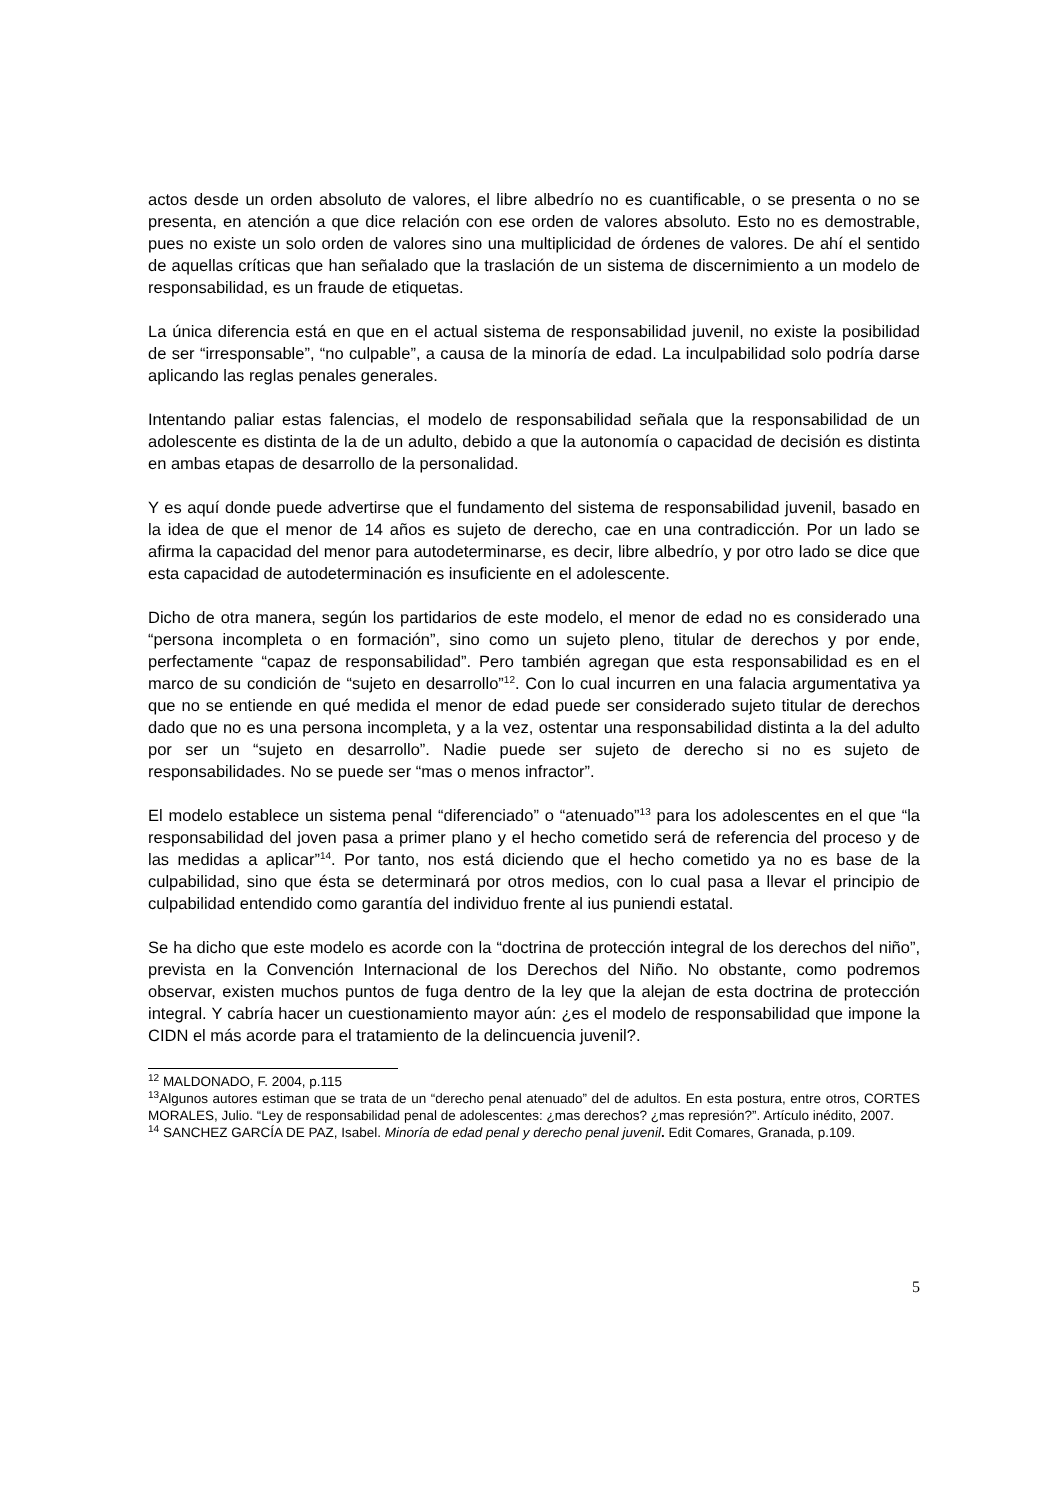actos desde un orden absoluto de valores, el libre albedrío no es cuantificable, o se presenta o no se presenta, en atención a que dice relación con ese orden de valores absoluto. Esto no es demostrable, pues no existe un solo orden de valores sino una multiplicidad de órdenes de valores. De ahí el sentido de aquellas críticas que han señalado que la traslación de un sistema de discernimiento a un modelo de responsabilidad, es un fraude de etiquetas.
La única diferencia está en que en el actual sistema de responsabilidad juvenil, no existe la posibilidad de ser “irresponsable”, “no culpable”, a causa de la minoría de edad. La inculpabilidad solo podría darse aplicando las reglas penales generales.
Intentando paliar estas falencias, el modelo de responsabilidad señala que la responsabilidad de un adolescente es distinta de la de un adulto, debido a que la autonomía o capacidad de decisión es distinta en ambas etapas de desarrollo de la personalidad.
Y es aquí donde puede advertirse que el fundamento del sistema de responsabilidad juvenil, basado en la idea de que el menor de 14 años es sujeto de derecho, cae en una contradicción. Por un lado se afirma la capacidad del menor para autodeterminarse, es decir, libre albedrío, y por otro lado se dice que esta capacidad de autodeterminación es insuficiente en el adolescente.
Dicho de otra manera, según los partidarios de este modelo, el menor de edad no es considerado una “persona incompleta o en formación”, sino como un sujeto pleno, titular de derechos y por ende, perfectamente “capaz de responsabilidad”. Pero también agregan que esta responsabilidad es en el marco de su condición de “sujeto en desarrollo”<sup>12</sup>. Con lo cual incurren en una falacia argumentativa ya que no se entiende en qué medida el menor de edad puede ser considerado sujeto titular de derechos dado que no es una persona incompleta, y a la vez, ostentar una responsabilidad distinta a la del adulto por ser un “sujeto en desarrollo”. Nadie puede ser sujeto de derecho si no es sujeto de responsabilidades. No se puede ser “mas o menos infractor”.
El modelo establece un sistema penal “diferenciado” o “atenuado”<sup>13</sup> para los adolescentes en el que “la responsabilidad del joven pasa a primer plano y el hecho cometido será de referencia del proceso y de las medidas a aplicar”<sup>14</sup>. Por tanto, nos está diciendo que el hecho cometido ya no es base de la culpabilidad, sino que ésta se determinará por otros medios, con lo cual pasa a llevar el principio de culpabilidad entendido como garantía del individuo frente al ius puniendi estatal.
Se ha dicho que este modelo es acorde con la “doctrina de protección integral de los derechos del niño”, prevista en la Convención Internacional de los Derechos del Niño. No obstante, como podremos observar, existen muchos puntos de fuga dentro de la ley que la alejan de esta doctrina de protección integral. Y cabría hacer un cuestionamiento mayor aún: ¿es el modelo de responsabilidad que impone la CIDN el más acorde para el tratamiento de la delincuencia juvenil?.
<sup>12</sup> MALDONADO, F. 2004, p.115
<sup>13</sup> Algunos autores estiman que se trata de un “derecho penal atenuado” del de adultos. En esta postura, entre otros, CORTES MORALES, Julio. “Ley de responsabilidad penal de adolescentes: ¿mas derechos? ¿mas represión?”. Artículo inédito, 2007.
<sup>14</sup> SANCHEZ GARCÍA DE PAZ, Isabel. Minoría de edad penal y derecho penal juvenil. Edit Comares, Granada, p.109.
5